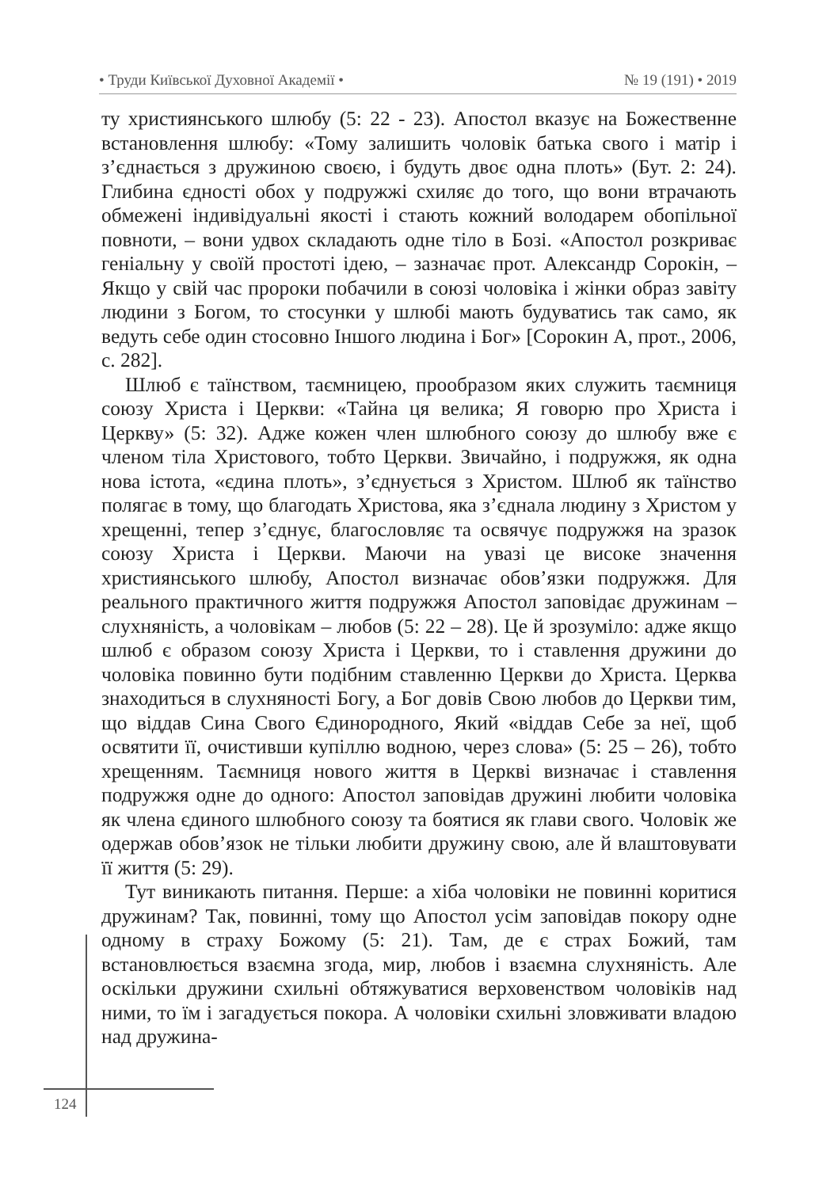• Труди Київської Духовної Академії • № 19 (191) • 2019
ту християнського шлюбу (5: 22 - 23). Апостол вказує на Божественне встановлення шлюбу: «Тому залишить чоловік батька свого і матір і з’єднається з дружиною своєю, і будуть двоє одна плоть» (Бут. 2: 24). Глибина єдності обох у подружжі схиляє до того, що вони втрачають обмежені індивідуальні якості і стають кожний володарем обопільної повноти, – вони удвох складають одне тіло в Бозі. «Апостол розкриває геніальну у своїй простоті ідею, – зазначає прот. Александр Сорокін, – Якщо у свій час пророки побачили в союзі чоловіка і жінки образ завіту людини з Богом, то стосунки у шлюбі мають будуватись так само, як ведуть себе один стосовно Іншого людина і Бог» [Сорокин А, прот., 2006, с. 282].
Шлюб є таїнством, таємницею, прообразом яких служить таємниця союзу Христа і Церкви: «Тайна ця велика; Я говорю про Христа і Церкву» (5: 32). Адже кожен член шлюбного союзу до шлюбу вже є членом тіла Христового, тобто Церкви. Звичайно, і подружжя, як одна нова істота, «єдина плоть», з’єднується з Христом. Шлюб як таїнство полягає в тому, що благодать Христова, яка з’єднала людину з Христом у хрещенні, тепер з’єднує, благословляє та освячує подружжя на зразок союзу Христа і Церкви. Маючи на увазі це високе значення християнського шлюбу, Апостол визначає обов’язки подружжя. Для реального практичного життя подружжя Апостол заповідає дружинам – слухняність, а чоловікам – любов (5: 22 – 28). Це й зрозуміло: адже якщо шлюб є образом союзу Христа і Церкви, то і ставлення дружини до чоловіка повинно бути подібним ставленню Церкви до Христа. Церква знаходиться в слухняності Богу, а Бог довів Свою любов до Церкви тим, що віддав Сина Свого Єдинородного, Який «віддав Себе за неї, щоб освятити її, очистивши купіллю водною, через слова» (5: 25 – 26), тобто хрещенням. Таємниця нового життя в Церкві визначає і ставлення подружжя одне до одного: Апостол заповідав дружині любити чоловіка як члена єдиного шлюбного союзу та боятися як глави свого. Чоловік же одержав обов’язок не тільки любити дружину свою, але й влаштовувати її життя (5: 29).
Тут виникають питання. Перше: а хіба чоловіки не повинні коритися дружинам? Так, повинні, тому що Апостол усім заповідав покору одне одному в страху Божому (5: 21). Там, де є страх Божий, там встановлюється взаємна згода, мир, любов і взаємна слухняність. Але оскільки дружини схильні обтяжуватися верховенством чоловіків над ними, то їм і загадується покора. А чоловіки схильні зловживати владою над дружина-
124